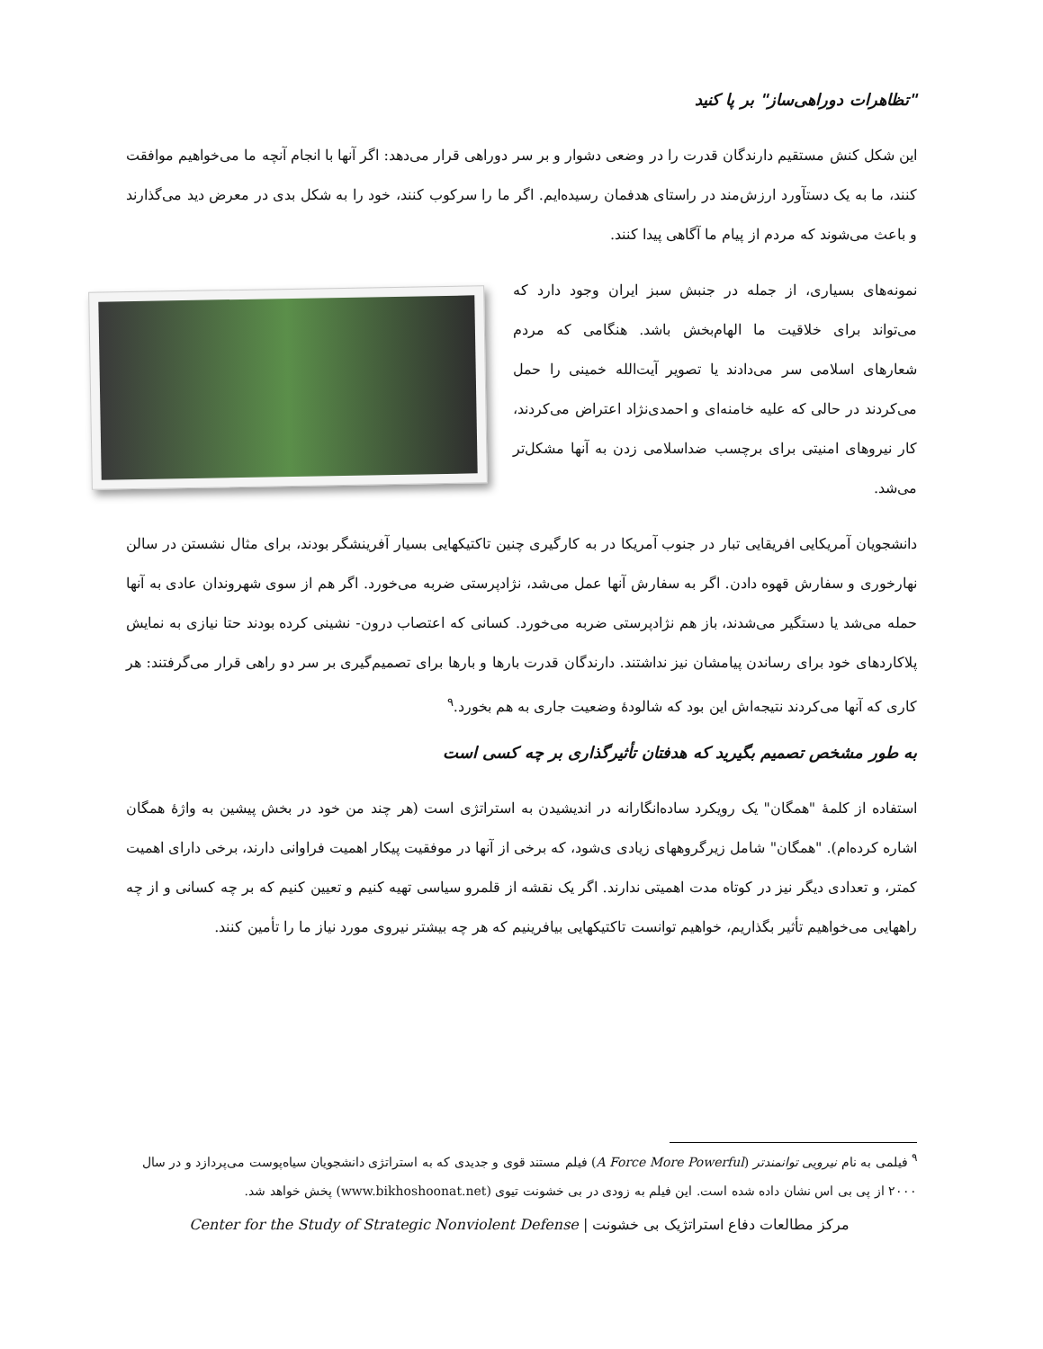"تظاهرات دوراهی‌ساز" بر پا کنید
این شکل کنش مستقیم دارندگان قدرت را در وضعی دشوار و بر سر دوراهی قرار می‌دهد: اگر آنها با انجام آنچه ما می‌خواهیم موافقت کنند، ما به یک دستآورد ارزش‌مند در راستای هدفمان رسیده‌ایم. اگر ما را سرکوب کنند، خود را به شکل بدی در معرض دید می‌گذارند و باعث می‌شوند که مردم از پیام ما آگاهی پیدا کنند.
نمونه‌های بسیاری، از جمله در جنبش سبز ایران وجود دارد که می‌تواند برای خلاقیت ما الهام‌بخش باشد. هنگامی که مردم شعارهای اسلامی سر می‌دادند یا تصویر آیت‌الله خمینی را حمل می‌کردند در حالی که علیه خامنه‌ای و احمدی‌نژاد اعتراض می‌کردند، کار نیروهای امنیتی برای برچسب ضداسلامی زدن به آنها مشکل‌تر می‌شد.
دانشجویان آمریکایی افریقایی تبار در جنوب آمریکا در به کارگیری چنین تاکتیکهایی بسیار آفرینشگر بودند، برای مثال نشستن در سالن نهارخوری و سفارش قهوه دادن. اگر به سفارش آنها عمل می‌شد، نژادپرستی ضربه می‌خورد. اگر هم از سوی شهروندان عادی به آنها حمله می‌شد یا دستگیر می‌شدند، باز هم نژادپرستی ضربه می‌خورد. کسانی که اعتصاب درون- نشینی کرده بودند حتا نیازی به نمایش پلاکاردهای خود برای رساندن پیامشان نیز نداشتند. دارندگان قدرت بارها و بارها برای تصمیم‌گیری بر سر دو راهی قرار می‌گرفتند: هر کاری که آنها می‌کردند نتیجه‌اش این بود که شالودهٔ وضعیت جاری به هم بخورد.<sup>۹</sup>
به طور مشخص تصمیم بگیرید که هدفتان تأثیرگذاری بر چه کسی است
استفاده از کلمهٔ "همگان" یک رویکرد ساده‌انگارانه در اندیشیدن به استراتژی است (هر چند من خود در بخش پیشین به واژهٔ همگان اشاره کرده‌ام). "همگان" شامل زیرگروههای زیادی ی‌شود، که برخی از آنها در موفقیت پیکار اهمیت فراوانی دارند، برخی دارای اهمیت کمتر، و تعدادی دیگر نیز در کوتاه مدت اهمیتی ندارند. اگر یک نقشه از قلمرو سیاسی تهیه کنیم و تعیین کنیم که بر چه کسانی و از چه راههایی می‌خواهیم تأثیر بگذاریم، خواهیم توانست تاکتیکهایی بیافرینیم که هر چه بیشتر نیروی مورد نیاز ما را تأمین کنند.
<sup>۹</sup> فیلمی به نام نیرویی توانمندتر (A Force More Powerful) فیلم مستند قوی و جدیدی که به استراتژی دانشجویان سیاه‌پوست می‌پردازد و در سال ۲۰۰۰ از پی بی اس نشان داده شده است. این فیلم به زودی در بی خشونت تیوی (www.bikhoshoonat.net) پخش خواهد شد.
مرکز مطالعات دفاع استراتژیک بی خشونت | Center for the Study of Strategic Nonviolent Defense